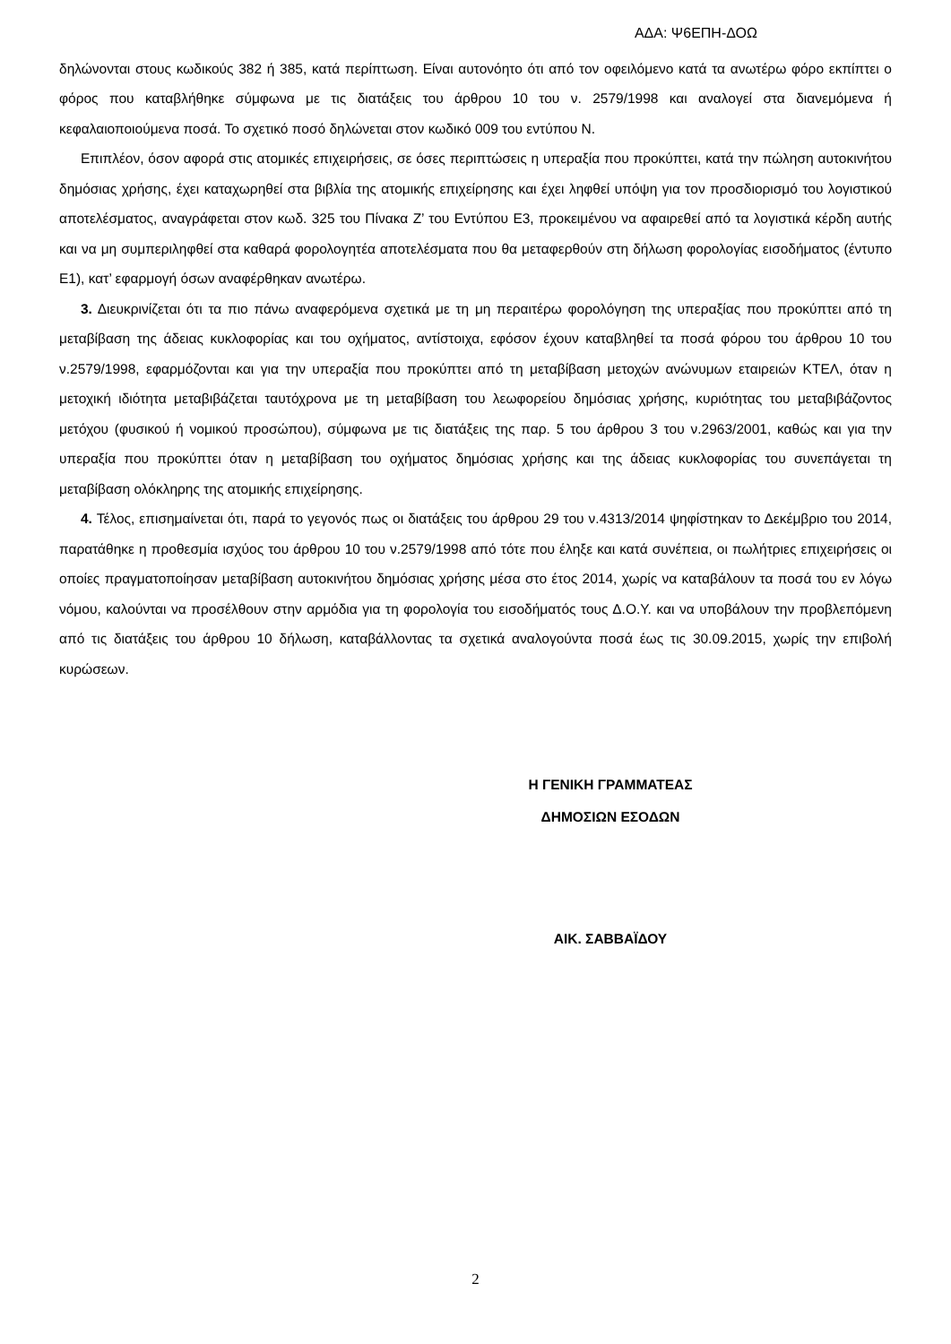ΑΔΑ: Ψ6ΕΠΗ-ΔΟΩ
δηλώνονται στους κωδικούς 382 ή 385, κατά περίπτωση. Είναι αυτονόητο ότι από τον οφειλόμενο κατά τα ανωτέρω φόρο εκπίπτει ο φόρος που καταβλήθηκε σύμφωνα με τις διατάξεις του άρθρου 10 του ν. 2579/1998 και αναλογεί στα διανεμόμενα ή κεφαλαιοποιούμενα ποσά. Το σχετικό ποσό δηλώνεται στον κωδικό 009 του εντύπου Ν.
Επιπλέον, όσον αφορά στις ατομικές επιχειρήσεις, σε όσες περιπτώσεις η υπεραξία που προκύπτει, κατά την πώληση αυτοκινήτου δημόσιας χρήσης, έχει καταχωρηθεί στα βιβλία της ατομικής επιχείρησης και έχει ληφθεί υπόψη για τον προσδιορισμό του λογιστικού αποτελέσματος, αναγράφεται στον κωδ. 325 του Πίνακα Ζ’ του Εντύπου Ε3, προκειμένου να αφαιρεθεί από τα λογιστικά κέρδη αυτής και να μη συμπεριληφθεί στα καθαρά φορολογητέα αποτελέσματα που θα μεταφερθούν στη δήλωση φορολογίας εισοδήματος (έντυπο Ε1), κατ’ εφαρμογή όσων αναφέρθηκαν ανωτέρω.
3. Διευκρινίζεται ότι τα πιο πάνω αναφερόμενα σχετικά με τη μη περαιτέρω φορολόγηση της υπεραξίας που προκύπτει από τη μεταβίβαση της άδειας κυκλοφορίας και του οχήματος, αντίστοιχα, εφόσον έχουν καταβληθεί τα ποσά φόρου του άρθρου 10 του ν.2579/1998, εφαρμόζονται και για την υπεραξία που προκύπτει από τη μεταβίβαση μετοχών ανώνυμων εταιρειών ΚΤΕΛ, όταν η μετοχική ιδιότητα μεταβιβάζεται ταυτόχρονα με τη μεταβίβαση του λεωφορείου δημόσιας χρήσης, κυριότητας του μεταβιβάζοντος μετόχου (φυσικού ή νομικού προσώπου), σύμφωνα με τις διατάξεις της παρ. 5 του άρθρου 3 του ν.2963/2001, καθώς και για την υπεραξία που προκύπτει όταν η μεταβίβαση του οχήματος δημόσιας χρήσης και της άδειας κυκλοφορίας του συνεπάγεται τη μεταβίβαση ολόκληρης της ατομικής επιχείρησης.
4. Τέλος, επισημαίνεται ότι, παρά το γεγονός πως οι διατάξεις του άρθρου 29 του ν.4313/2014 ψηφίστηκαν το Δεκέμβριο του 2014, παρατάθηκε η προθεσμία ισχύος του άρθρου 10 του ν.2579/1998 από τότε που έληξε και κατά συνέπεια, οι πωλήτριες επιχειρήσεις οι οποίες πραγματοποίησαν μεταβίβαση αυτοκινήτου δημόσιας χρήσης μέσα στο έτος 2014, χωρίς να καταβάλουν τα ποσά του εν λόγω νόμου, καλούνται να προσέλθουν στην αρμόδια για τη φορολογία του εισοδήματός τους Δ.Ο.Υ. και να υποβάλουν την προβλεπόμενη από τις διατάξεις του άρθρου 10 δήλωση, καταβάλλοντας τα σχετικά αναλογούντα ποσά έως τις 30.09.2015, χωρίς την επιβολή κυρώσεων.
Η ΓΕΝΙΚΗ ΓΡΑΜΜΑΤΕΑΣ
ΔΗΜΟΣΙΩΝ ΕΣΟΔΩΝ
ΑΙΚ. ΣΑΒΒΑΪΔΟΥ
2